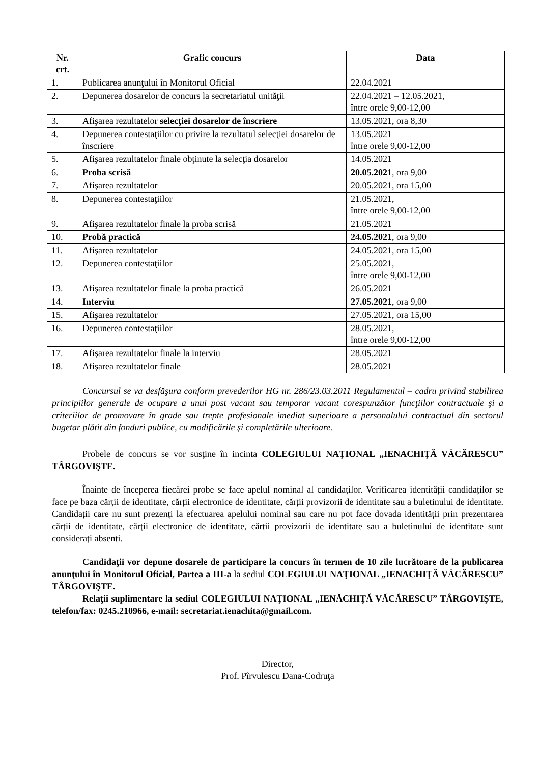| Nr. crt. | Grafic concurs | Data |
| --- | --- | --- |
| 1. | Publicarea anunţului în Monitorul Oficial | 22.04.2021 |
| 2. | Depunerea dosarelor de concurs la secretariatul unităţii | 22.04.2021 – 12.05.2021, între orele 9,00-12,00 |
| 3. | Afişarea rezultatelor selecţiei dosarelor de înscriere | 13.05.2021, ora 8,30 |
| 4. | Depunerea contestaţiilor cu privire la rezultatul selecţiei dosarelor de înscriere | 13.05.2021 între orele 9,00-12,00 |
| 5. | Afişarea rezultatelor finale obţinute la selecţia dosarelor | 14.05.2021 |
| 6. | Proba scrisă | 20.05.2021 , ora 9,00 |
| 7. | Afişarea rezultatelor | 20.05.2021, ora 15,00 |
| 8. | Depunerea contestaţiilor | 21.05.2021, între orele 9,00-12,00 |
| 9. | Afişarea rezultatelor finale la proba scrisă | 21.05.2021 |
| 10. | Probă practică | 24.05.2021 , ora 9,00 |
| 11. | Afişarea rezultatelor | 24.05.2021, ora 15,00 |
| 12. | Depunerea contestaţiilor | 25.05.2021, între orele 9,00-12,00 |
| 13. | Afişarea rezultatelor finale la proba practică | 26.05.2021 |
| 14. | Interviu | 27.05.2021 , ora 9,00 |
| 15. | Afişarea rezultatelor | 27.05.2021, ora 15,00 |
| 16. | Depunerea contestaţiilor | 28.05.2021, între orele 9,00-12,00 |
| 17. | Afişarea rezultatelor finale la interviu | 28.05.2021 |
| 18. | Afişarea rezultatelor finale | 28.05.2021 |
Concursul se va desfăşura conform prevederilor HG nr. 286/23.03.2011 Regulamentul – cadru privind stabilirea principiilor generale de ocupare a unui post vacant sau temporar vacant corespunzător funcţiilor contractuale şi a criteriilor de promovare în grade sau trepte profesionale imediat superioare a personalului contractual din sectorul bugetar plătit din fonduri publice, cu modificările și completările ulterioare.
Probele de concurs se vor susţine în incinta COLEGIULUI NAŢIONAL „IENACHIŢĂ VĂCĂRESCU” TÂRGOVIŞTE.
Înainte de începerea fiecărei probe se face apelul nominal al candidaților. Verificarea identității candidaților se face pe baza cărții de identitate, cărții electronice de identitate, cărții provizorii de identitate sau a buletinului de identitate. Candidații care nu sunt prezenți la efectuarea apelului nominal sau care nu pot face dovada identității prin prezentarea cărții de identitate, cărții electronice de identitate, cărții provizorii de identitate sau a buletinului de identitate sunt considerați absenți.
Candidaţii vor depune dosarele de participare la concurs în termen de 10 zile lucrătoare de la publicarea anunţului în Monitorul Oficial, Partea a III-a la sediul COLEGIULUI NAŢIONAL „IENACHIŢĂ VĂCĂRESCU” TÂRGOVIŞTE.
Relaţii suplimentare la sediul COLEGIULUI NAŢIONAL „IENĂCHIŢĂ VĂCĂRESCU” TÂRGOVIŞTE, telefon/fax: 0245.210966, e-mail: secretariat.ienachita@gmail.com.
Director,
Prof. Pîrvulescu Dana-Codruţa